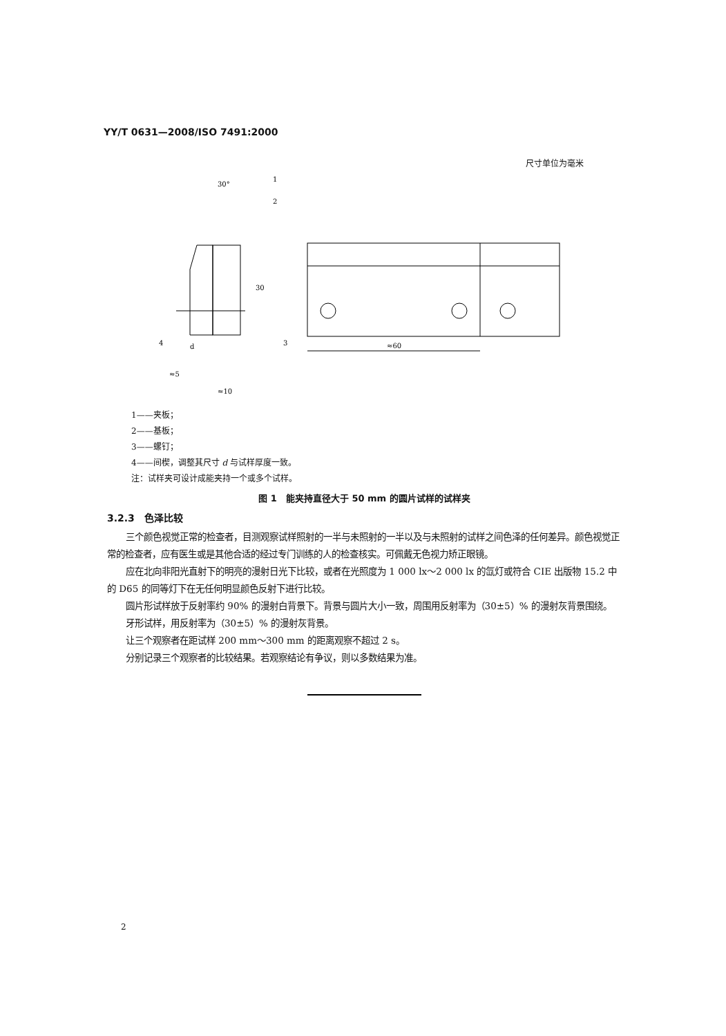YY/T 0631—2008/ISO 7491:2000
尺寸单位为毫米
≈60
30
30°
1
2
3
4
d
≈5
≈10
1——夹板；
2——基板；
3——螺钉；
4——间楔，调整其尺寸 d 与试样厚度一致。
注：试样夹可设计成能夹持一个或多个试样。
图 1　能夹持直径大于 50 mm 的圆片试样的试样夹
3.2.3　色泽比较
三个颜色视觉正常的检查者，目测观察试样照射的一半与未照射的一半以及与未照射的试样之间色泽的任何差异。颜色视觉正常的检查者，应有医生或是其他合适的经过专门训练的人的检查核实。可佩戴无色视力矫正眼镜。
应在北向非阳光直射下的明亮的漫射日光下比较，或者在光照度为 1 000 lx～2 000 lx 的氙灯或符合 CIE 出版物 15.2 中的 D65 的同等灯下在无任何明显颜色反射下进行比较。
圆片形试样放于反射率约 90% 的漫射白背景下。背景与圆片大小一致，周围用反射率为（30±5）% 的漫射灰背景围绕。
牙形试样，用反射率为（30±5）% 的漫射灰背景。
让三个观察者在距试样 200 mm～300 mm 的距离观察不超过 2 s。
分别记录三个观察者的比较结果。若观察结论有争议，则以多数结果为准。
2